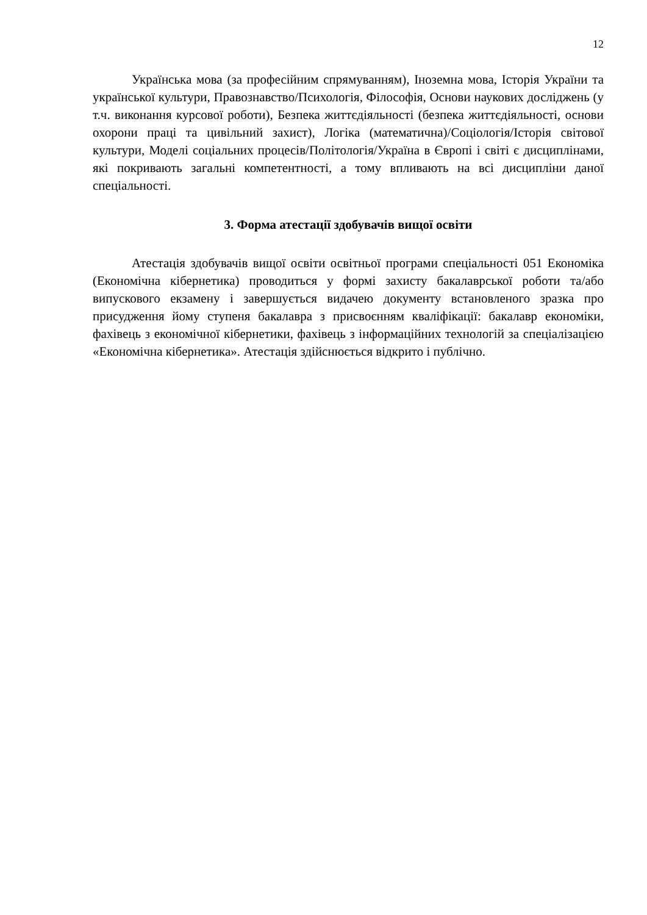12
Українська мова (за професійним спрямуванням), Іноземна мова, Історія України та української культури, Правознавство/Психологія, Філософія, Основи наукових досліджень (у т.ч. виконання курсової роботи), Безпека життєдіяльності (безпека життєдіяльності, основи охорони праці та цивільний захист), Логіка (математична)/Соціологія/Історія світової культури, Моделі соціальних процесів/Політологія/Україна в Європі і світі є дисциплінами, які покривають загальні компетентності, а тому впливають на всі дисципліни даної спеціальності.
3. Форма атестації здобувачів вищої освіти
Атестація здобувачів вищої освіти освітньої програми спеціальності 051 Економіка (Економічна кібернетика) проводиться у формі захисту бакалаврської роботи та/або випускового екзамену і завершується видачею документу встановленого зразка про присудження йому ступеня бакалавра з присвоєнням кваліфікації: бакалавр економіки, фахівець з економічної кібернетики, фахівець з інформаційних технологій за спеціалізацією «Економічна кібернетика». Атестація здійснюється відкрито і публічно.